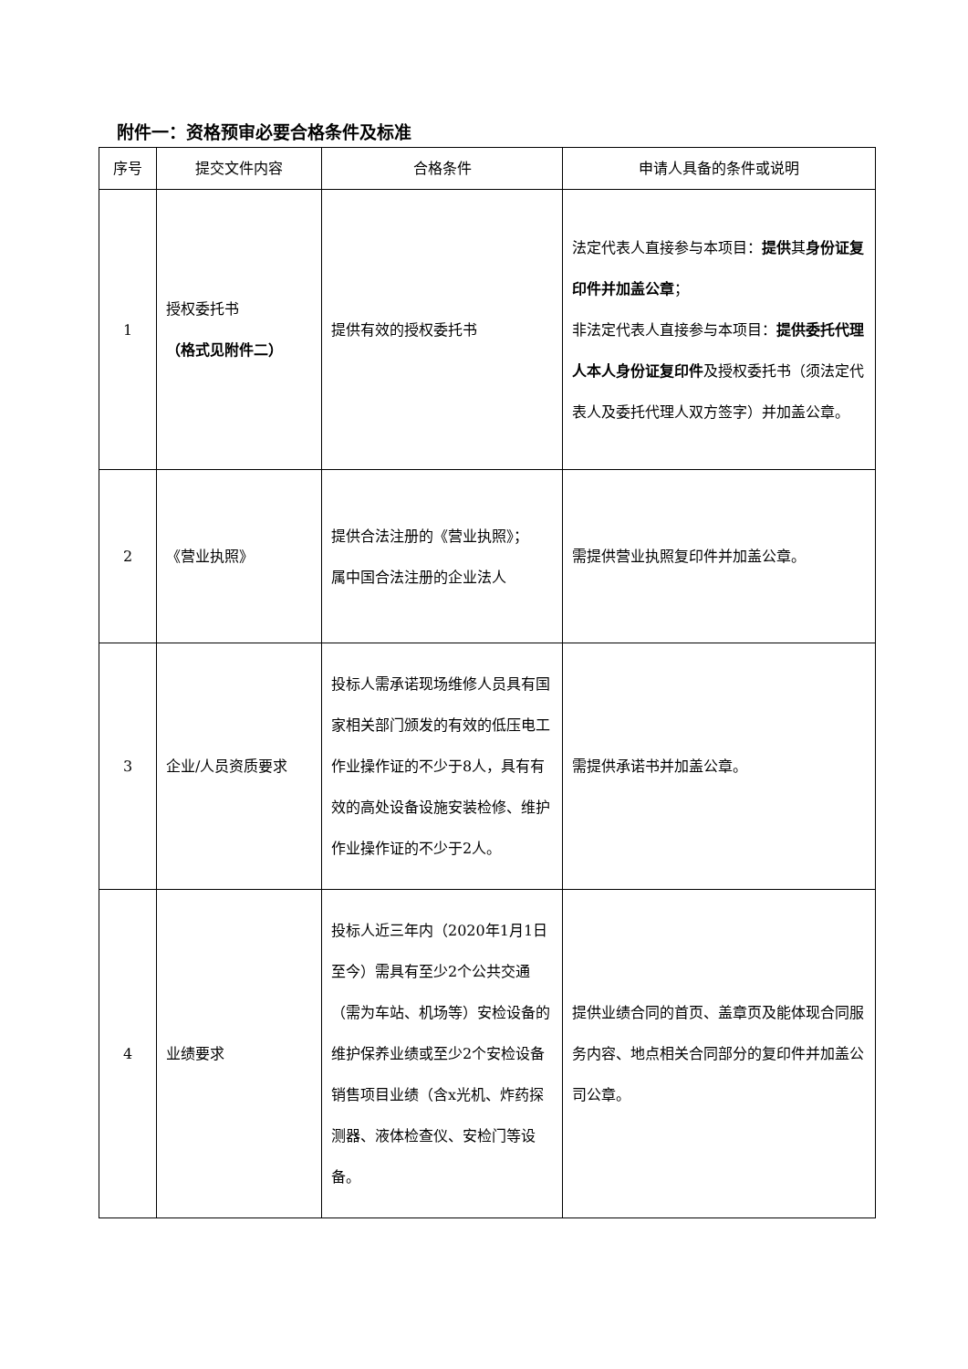附件一：资格预审必要合格条件及标准
| 序号 | 提交文件内容 | 合格条件 | 申请人具备的条件或说明 |
| --- | --- | --- | --- |
| 1 | 授权委托书 （格式见附件二） | 提供有效的授权委托书 | 法定代表人直接参与本项目： 提供 其 身份证复印件并加盖公章 ； 非法定代表人直接参与本项目： 提供委托代理人本人身份证复印件 及授权委托书（须法定代表人及委托代理人双方签字）并加盖公章。 |
| 2 | 《营业执照》 | 提供合法注册的《营业执照》； 属中国合法注册的企业法人 | 需提供营业执照复印件并加盖公章。 |
| 3 | 企业/人员资质要求 | 投标人需承诺现场维修人员具有国家相关部门颁发的有效的低压电工作业操作证的不少于8人，具有有效的高处设备设施安装检修、维护作业操作证的不少于2人。 | 需提供承诺书并加盖公章。 |
| 4 | 业绩要求 | 投标人近三年内（2020年1月1日至今）需具有至少2个公共交通（需为车站、机场等）安检设备的维护保养业绩或至少2个安检设备销售项目业绩（含x光机、炸药探测器、液体检查仪、安检门等设备。 | 提供业绩合同的首页、盖章页及能体现合同服务内容、地点相关合同部分的复印件并加盖公司公章。 |